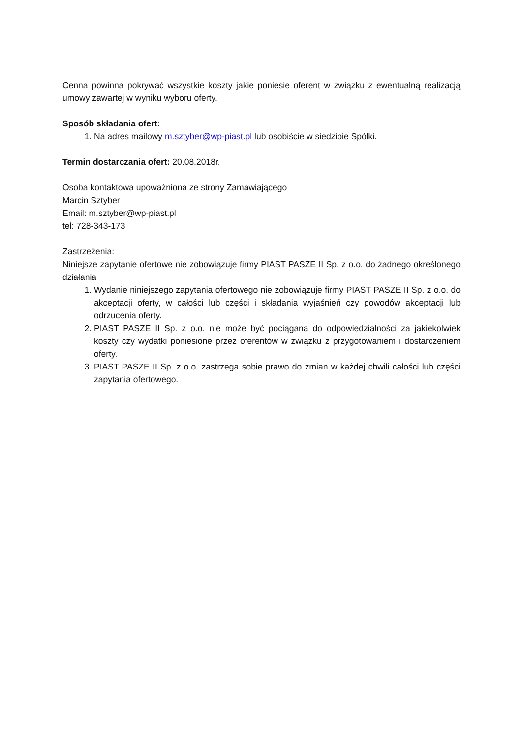Cenna powinna pokrywać wszystkie koszty jakie poniesie oferent w związku z ewentualną realizacją umowy zawartej w wyniku wyboru oferty.
Sposób składania ofert:
1. Na adres mailowy m.sztyber@wp-piast.pl lub osobiście w siedzibie Spółki.
Termin dostarczania ofert: 20.08.2018r.
Osoba kontaktowa upoważniona ze strony Zamawiającego
Marcin Sztyber
Email: m.sztyber@wp-piast.pl
tel: 728-343-173
Zastrzeżenia:
Niniejsze zapytanie ofertowe nie zobowiązuje firmy PIAST PASZE II Sp. z o.o. do żadnego określonego działania
1. Wydanie niniejszego zapytania ofertowego nie zobowiązuje firmy PIAST PASZE II Sp. z o.o. do akceptacji oferty, w całości lub części i składania wyjaśnień czy powodów akceptacji lub odrzucenia oferty.
2. PIAST PASZE II Sp. z o.o. nie może być pociągana do odpowiedzialności za jakiekolwiek koszty czy wydatki poniesione przez oferentów w związku z przygotowaniem i dostarczeniem oferty.
3. PIAST PASZE II Sp. z o.o. zastrzega sobie prawo do zmian w każdej chwili całości lub części zapytania ofertowego.